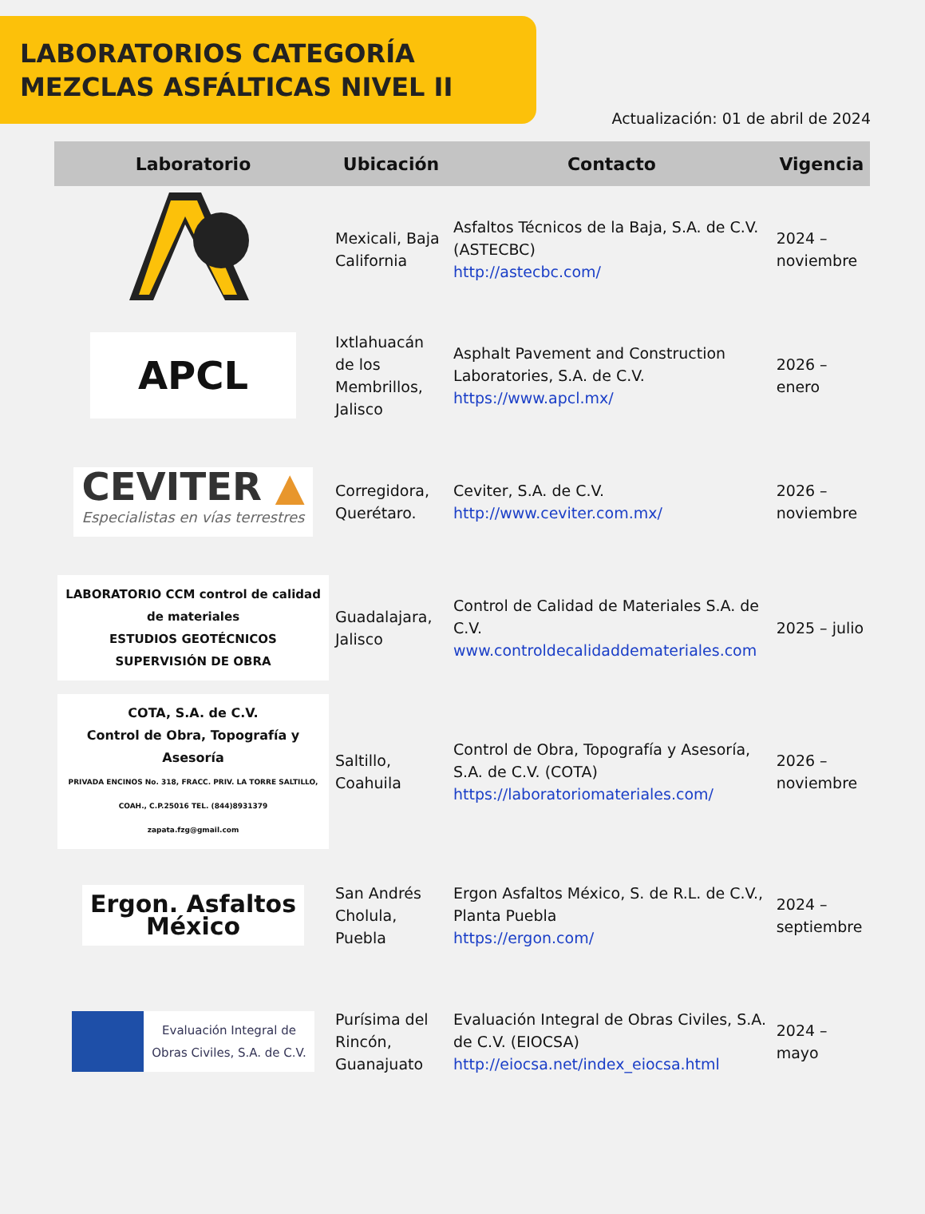LABORATORIOS CATEGORÍA
MEZCLAS ASFÁLTICAS NIVEL II
Actualización: 01 de abril de 2024
| Laboratorio | Ubicación | Contacto | Vigencia |
| --- | --- | --- | --- |
| | Mexicali, Baja California | Asfaltos Técnicos de la Baja, S.A. de C.V. (ASTECBC) http://astecbc.com/ | 2024 – noviembre |
| APCL | Ixtlahuacán de los Membrillos, Jalisco | Asphalt Pavement and Construction Laboratories, S.A. de C.V. https://www.apcl.mx/ | 2026 – enero |
| CEVITER ▲ Especialistas en vías terrestres | Corregidora, Querétaro. | Ceviter, S.A. de C.V. http://www.ceviter.com.mx/ | 2026 – noviembre |
| LABORATORIO CCM control de calidad de materiales ESTUDIOS GEOTÉCNICOS SUPERVISIÓN DE OBRA | Guadalajara, Jalisco | Control de Calidad de Materiales S.A. de C.V. www.controldecalidaddemateriales.com | 2025 – julio |
| COTA, S.A. de C.V. Control de Obra, Topografía y Asesoría PRIVADA ENCINOS No. 318, FRACC. PRIV. LA TORRE SALTILLO, COAH., C.P.25016 TEL. (844)8931379 zapata.fzg@gmail.com | Saltillo, Coahuila | Control de Obra, Topografía y Asesoría, S.A. de C.V. (COTA) https://laboratoriomateriales.com/ | 2026 – noviembre |
| Ergon. Asfaltos México | San Andrés Cholula, Puebla | Ergon Asfaltos México, S. de R.L. de C.V., Planta Puebla https://ergon.com/ | 2024 – septiembre |
| Evaluación Integral de Obras Civiles, S.A. de C.V. | Purísima del Rincón, Guanajuato | Evaluación Integral de Obras Civiles, S.A. de C.V. (EIOCSA) http://eiocsa.net/index_eiocsa.html | 2024 – mayo |